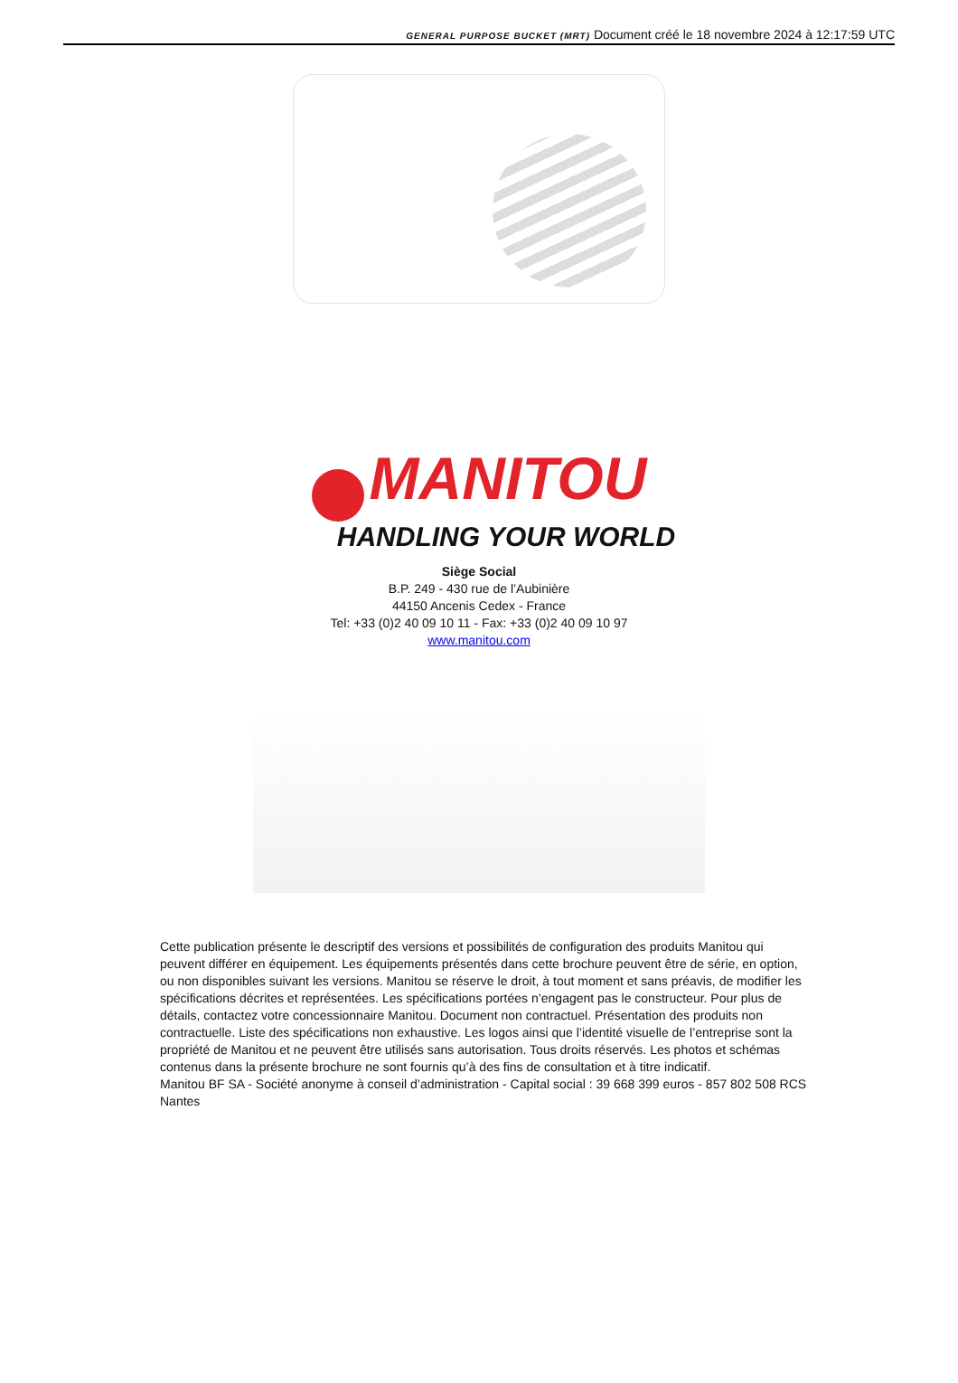GENERAL PURPOSE BUCKET (MRT) Document créé le 18 novembre 2024 à 12:17:59 UTC
MANITOU
HANDLING YOUR WORLD
Siège Social
B.P. 249 - 430 rue de l’Aubinière
44150 Ancenis Cedex - France
Tel: +33 (0)2 40 09 10 11 - Fax: +33 (0)2 40 09 10 97
www.manitou.com
Cette publication présente le descriptif des versions et possibilités de configuration des produits Manitou qui peuvent différer en équipement. Les équipements présentés dans cette brochure peuvent être de série, en option, ou non disponibles suivant les versions. Manitou se réserve le droit, à tout moment et sans préavis, de modifier les spécifications décrites et représentées. Les spécifications portées n’engagent pas le constructeur. Pour plus de détails, contactez votre concessionnaire Manitou. Document non contractuel. Présentation des produits non contractuelle. Liste des spécifications non exhaustive. Les logos ainsi que l’identité visuelle de l’entreprise sont la propriété de Manitou et ne peuvent être utilisés sans autorisation. Tous droits réservés. Les photos et schémas contenus dans la présente brochure ne sont fournis qu’à des fins de consultation et à titre indicatif.
Manitou BF SA - Société anonyme à conseil d’administration - Capital social : 39 668 399 euros - 857 802 508 RCS Nantes